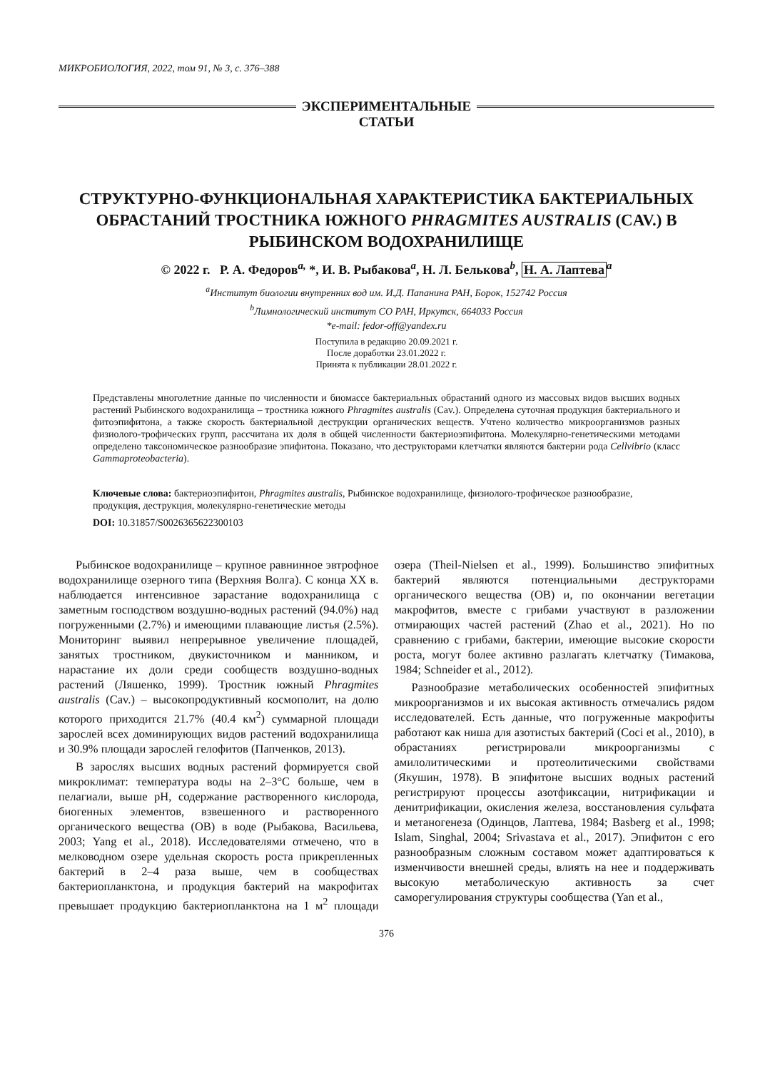МИКРОБИОЛОГИЯ, 2022, том 91, № 3, с. 376–388
ЭКСПЕРИМЕНТАЛЬНЫЕ
СТАТЬИ
СТРУКТУРНО-ФУНКЦИОНАЛЬНАЯ ХАРАКТЕРИСТИКА БАКТЕРИАЛЬНЫХ ОБРАСТАНИЙ ТРОСТНИКА ЮЖНОГО PHRAGMITES AUSTRALIS (CAV.) В РЫБИНСКОМ ВОДОХРАНИЛИЩЕ
© 2022 г. Р. А. Федоров<sup>a,</sup> *, И. В. Рыбакова<sup>a</sup>, Н. Л. Белькова<sup>b</sup>, Н. А. Лаптева<sup>a</sup>
<sup>a</sup> Институт биологии внутренних вод им. И.Д. Папанина РАН, Борок, 152742 Россия
<sup>b</sup> Лимнологический институт СО РАН, Иркутск, 664033 Россия
*e-mail: fedor-off@yandex.ru
Поступила в редакцию 20.09.2021 г.
После доработки 23.01.2022 г.
Принята к публикации 28.01.2022 г.
Представлены многолетние данные по численности и биомассе бактериальных обрастаний одного из массовых видов высших водных растений Рыбинского водохранилища – тростника южного Phragmites australis (Cav.). Определена суточная продукция бактериального и фитоэпифитона, а также скорость бактериальной деструкции органических веществ. Учтено количество микроорганизмов разных физиолого-трофических групп, рассчитана их доля в общей численности бактериоэпифитона. Молекулярно-генетическими методами определено таксономическое разнообразие эпифитона. Показано, что деструкторами клетчатки являются бактерии рода Cellvibrio (класс Gammaproteobacteria).
Ключевые слова: бактериоэпифитон, Phragmites australis, Рыбинское водохранилище, физиолого-трофическое разнообразие, продукция, деструкция, молекулярно-генетические методы
DOI: 10.31857/S0026365622300103
Рыбинское водохранилище – крупное равнинное эвтрофное водохранилище озерного типа (Верхняя Волга). С конца XX в. наблюдается интенсивное зарастание водохранилища с заметным господством воздушно-водных растений (94.0%) над погруженными (2.7%) и имеющими плавающие листья (2.5%). Мониторинг выявил непрерывное увеличение площадей, занятых тростником, двукисточником и манником, и нарастание их доли среди сообществ воздушно-водных растений (Ляшенко, 1999). Тростник южный Phragmites australis (Cav.) – высокопродуктивный космополит, на долю которого приходится 21.7% (40.4 км<sup>2</sup>) суммарной площади зарослей всех доминирующих видов растений водохранилища и 30.9% площади зарослей гелофитов (Папченков, 2013).
В зарослях высших водных растений формируется свой микроклимат: температура воды на 2–3°С больше, чем в пелагиали, выше pH, содержание растворенного кислорода, биогенных элементов, взвешенного и растворенного органического вещества (ОВ) в воде (Рыбакова, Васильева, 2003; Yang et al., 2018). Исследователями отмечено, что в мелководном озере удельная скорость роста прикрепленных бактерий в 2–4 раза выше, чем в сообществах бактериопланктона, и продукция бактерий на макрофитах превышает продукцию бактериопланктона на 1 м<sup>2</sup> площади озера (Theil-Nielsen et al., 1999). Большинство эпифитных бактерий являются потенциальными деструкторами органического вещества (ОВ) и, по окончании вегетации макрофитов, вместе с грибами участвуют в разложении отмирающих частей растений (Zhao et al., 2021). Но по сравнению с грибами, бактерии, имеющие высокие скорости роста, могут более активно разлагать клетчатку (Тимакова, 1984; Schneider et al., 2012).
Разнообразие метаболических особенностей эпифитных микроорганизмов и их высокая активность отмечались рядом исследователей. Есть данные, что погруженные макрофиты работают как ниша для азотистых бактерий (Coci et al., 2010), в обрастаниях регистрировали микроорганизмы с амилолитическими и протеолитическими свойствами (Якушин, 1978). В эпифитоне высших водных растений регистрируют процессы азотфиксации, нитрификации и денитрификации, окисления железа, восстановления сульфата и метаногенеза (Одинцов, Лаптева, 1984; Basberg et al., 1998; Islam, Singhal, 2004; Srivastava et al., 2017). Эпифитон с его разнообразным сложным составом может адаптироваться к изменчивости внешней среды, влиять на нее и поддерживать высокую метаболическую активность за счет саморегулирования структуры сообщества (Yan et al.,
376